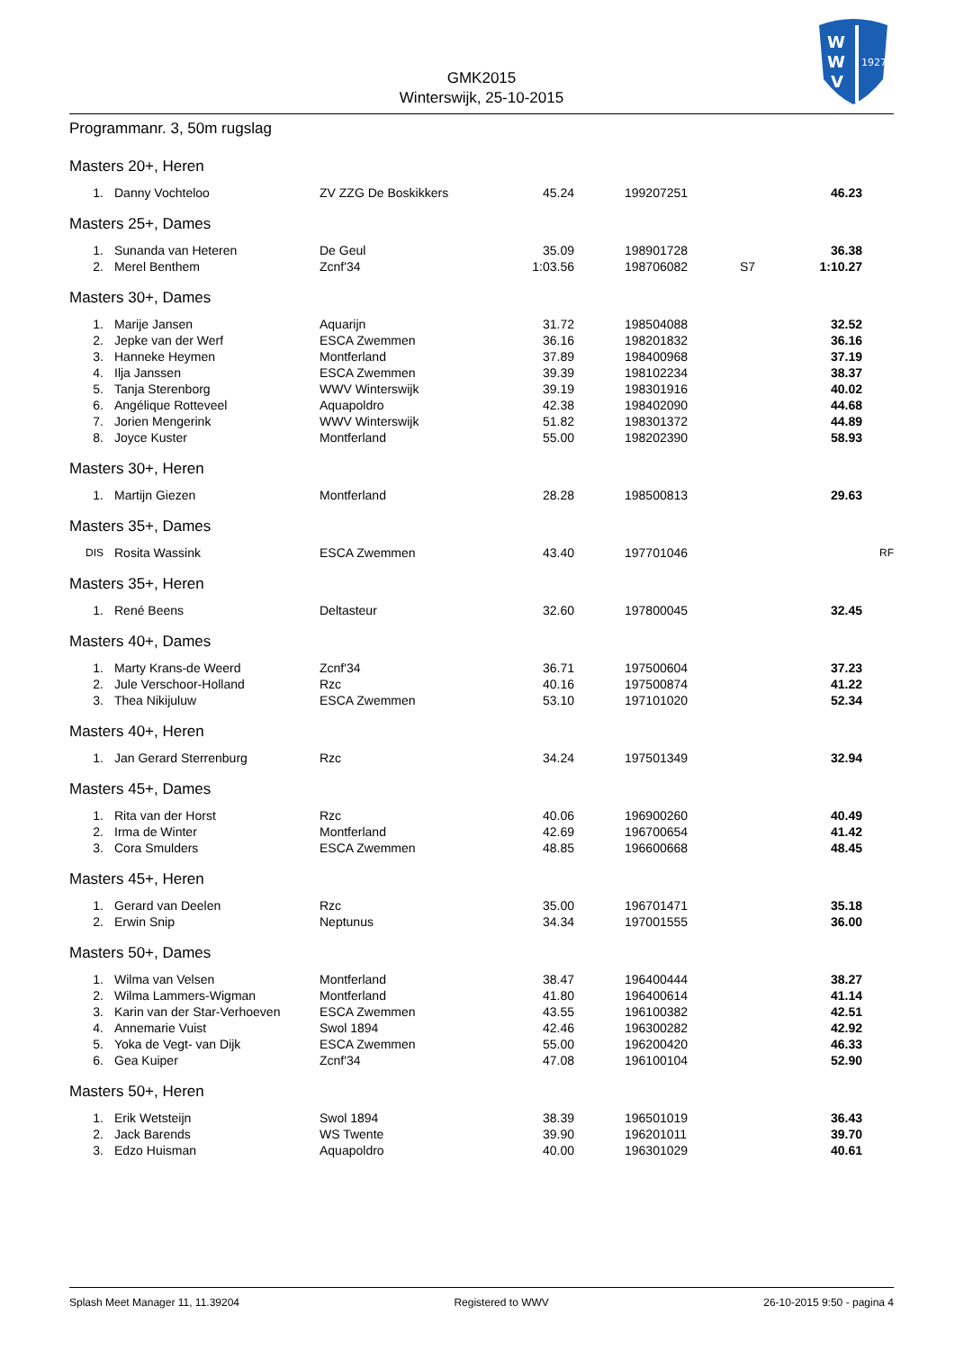W
W
V
1927
GMK2015
Winterswijk, 25-10-2015
Programmanr. 3, 50m rugslag
Masters 20+, Heren
| 1. | Danny Vochteloo | ZV ZZG De Boskikkers | 45.24 | 199207251 | | 46.23 | |
Masters 25+, Dames
| 1. | Sunanda van Heteren | De Geul | 35.09 | 198901728 | | 36.38 | |
| 2. | Merel Benthem | Zcnf'34 | 1:03.56 | 198706082 | S7 | 1:10.27 | |
Masters 30+, Dames
| 1. | Marije Jansen | Aquarijn | 31.72 | 198504088 | | 32.52 | |
| 2. | Jepke van der Werf | ESCA Zwemmen | 36.16 | 198201832 | | 36.16 | |
| 3. | Hanneke Heymen | Montferland | 37.89 | 198400968 | | 37.19 | |
| 4. | Ilja Janssen | ESCA Zwemmen | 39.39 | 198102234 | | 38.37 | |
| 5. | Tanja Sterenborg | WWV Winterswijk | 39.19 | 198301916 | | 40.02 | |
| 6. | Angélique Rotteveel | Aquapoldro | 42.38 | 198402090 | | 44.68 | |
| 7. | Jorien Mengerink | WWV Winterswijk | 51.82 | 198301372 | | 44.89 | |
| 8. | Joyce Kuster | Montferland | 55.00 | 198202390 | | 58.93 | |
Masters 30+, Heren
| 1. | Martijn Giezen | Montferland | 28.28 | 198500813 | | 29.63 | |
Masters 35+, Dames
| DIS | Rosita Wassink | ESCA Zwemmen | 43.40 | 197701046 | | | RF |
Masters 35+, Heren
| 1. | René Beens | Deltasteur | 32.60 | 197800045 | | 32.45 | |
Masters 40+, Dames
| 1. | Marty Krans-de Weerd | Zcnf'34 | 36.71 | 197500604 | | 37.23 | |
| 2. | Jule Verschoor-Holland | Rzc | 40.16 | 197500874 | | 41.22 | |
| 3. | Thea Nikijuluw | ESCA Zwemmen | 53.10 | 197101020 | | 52.34 | |
Masters 40+, Heren
| 1. | Jan Gerard Sterrenburg | Rzc | 34.24 | 197501349 | | 32.94 | |
Masters 45+, Dames
| 1. | Rita van der Horst | Rzc | 40.06 | 196900260 | | 40.49 | |
| 2. | Irma de Winter | Montferland | 42.69 | 196700654 | | 41.42 | |
| 3. | Cora Smulders | ESCA Zwemmen | 48.85 | 196600668 | | 48.45 | |
Masters 45+, Heren
| 1. | Gerard van Deelen | Rzc | 35.00 | 196701471 | | 35.18 | |
| 2. | Erwin Snip | Neptunus | 34.34 | 197001555 | | 36.00 | |
Masters 50+, Dames
| 1. | Wilma van Velsen | Montferland | 38.47 | 196400444 | | 38.27 | |
| 2. | Wilma Lammers-Wigman | Montferland | 41.80 | 196400614 | | 41.14 | |
| 3. | Karin van der Star-Verhoeven | ESCA Zwemmen | 43.55 | 196100382 | | 42.51 | |
| 4. | Annemarie Vuist | Swol 1894 | 42.46 | 196300282 | | 42.92 | |
| 5. | Yoka de Vegt- van Dijk | ESCA Zwemmen | 55.00 | 196200420 | | 46.33 | |
| 6. | Gea Kuiper | Zcnf'34 | 47.08 | 196100104 | | 52.90 | |
Masters 50+, Heren
| 1. | Erik Wetsteijn | Swol 1894 | 38.39 | 196501019 | | 36.43 | |
| 2. | Jack Barends | WS Twente | 39.90 | 196201011 | | 39.70 | |
| 3. | Edzo Huisman | Aquapoldro | 40.00 | 196301029 | | 40.61 | |
Splash Meet Manager 11, 11.39204 Registered to WWV 26-10-2015 9:50 - pagina 4